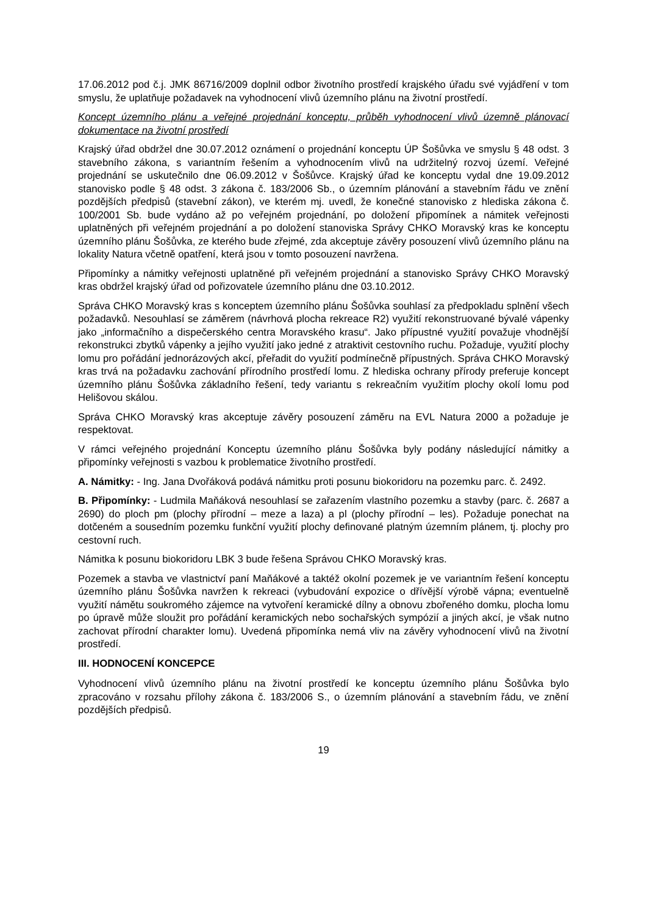17.06.2012 pod č.j. JMK 86716/2009 doplnil odbor životního prostředí krajského úřadu své vyjádření v tom smyslu, že uplatňuje požadavek na vyhodnocení vlivů územního plánu na životní prostředí.
Koncept územního plánu a veřejné projednání konceptu, průběh vyhodnocení vlivů územně plánovací dokumentace na životní prostředí
Krajský úřad obdržel dne 30.07.2012 oznámení o projednání konceptu ÚP Šošůvka ve smyslu § 48 odst. 3 stavebního zákona, s variantním řešením a vyhodnocením vlivů na udržitelný rozvoj území. Veřejné projednání se uskutečnilo dne 06.09.2012 v Šošůvce. Krajský úřad ke konceptu vydal dne 19.09.2012 stanovisko podle § 48 odst. 3 zákona č. 183/2006 Sb., o územním plánování a stavebním řádu ve znění pozdějších předpisů (stavební zákon), ve kterém mj. uvedl, že konečné stanovisko z hlediska zákona č. 100/2001 Sb. bude vydáno až po veřejném projednání, po doložení připomínek a námitek veřejnosti uplatněných při veřejném projednání a po doložení stanoviska Správy CHKO Moravský kras ke konceptu územního plánu Šošůvka, ze kterého bude zřejmé, zda akceptuje závěry posouzení vlivů územního plánu na lokality Natura včetně opatření, která jsou v tomto posouzení navržena.
Připomínky a námitky veřejnosti uplatněné při veřejném projednání a stanovisko Správy CHKO Moravský kras obdržel krajský úřad od pořizovatele územního plánu dne 03.10.2012.
Správa CHKO Moravský kras s konceptem územního plánu Šošůvka souhlasí za předpokladu splnění všech požadavků. Nesouhlasí se záměrem (návrhová plocha rekreace R2) využití rekonstruované bývalé vápenky jako „informačního a dispečerského centra Moravského krasu“. Jako přípustné využití považuje vhodnější rekonstrukci zbytků vápenky a jejího využití jako jedné z atraktivit cestovního ruchu. Požaduje, využití plochy lomu pro pořádání jednorázových akcí, přeřadit do využití podmínečně přípustných. Správa CHKO Moravský kras trvá na požadavku zachování přírodního prostředí lomu. Z hlediska ochrany přírody preferuje koncept územního plánu Šošůvka základního řešení, tedy variantu s rekreačním využitím plochy okolí lomu pod Helišovou skálou.
Správa CHKO Moravský kras akceptuje závěry posouzení záměru na EVL Natura 2000 a požaduje je respektovat.
V rámci veřejného projednání Konceptu územního plánu Šošůvka byly podány následující námitky a připomínky veřejnosti s vazbou k problematice životního prostředí.
A. Námitky: - Ing. Jana Dvořáková podává námitku proti posunu biokoridoru na pozemku parc. č. 2492.
B. Připomínky: - Ludmila Maňáková nesouhlasí se zařazením vlastního pozemku a stavby (parc. č. 2687 a 2690) do ploch pm (plochy přírodní – meze a laza) a pl (plochy přírodní – les). Požaduje ponechat na dotčeném a sousedním pozemku funkční využití plochy definované platným územním plánem, tj. plochy pro cestovní ruch.
Námitka k posunu biokoridoru LBK 3 bude řešena Správou CHKO Moravský kras.
Pozemek a stavba ve vlastnictví paní Maňákové a taktéž okolní pozemek je ve variantním řešení konceptu územního plánu Šošůvka navržen k rekreaci (vybudování expozice o dřívější výrobě vápna; eventuelně využití námětu soukromého zájemce na vytvoření keramické dílny a obnovu zbořeného domku, plocha lomu po úpravě může sloužit pro pořádání keramických nebo sochařských sympózií a jiných akcí, je však nutno zachovat přírodní charakter lomu). Uvedená připomínka nemá vliv na závěry vyhodnocení vlivů na životní prostředí.
III. HODNOCENÍ KONCEPCE
Vyhodnocení vlivů územního plánu na životní prostředí ke konceptu územního plánu Šošůvka bylo zpracováno v rozsahu přílohy zákona č. 183/2006 S., o územním plánování a stavebním řádu, ve znění pozdějších předpisů.
19